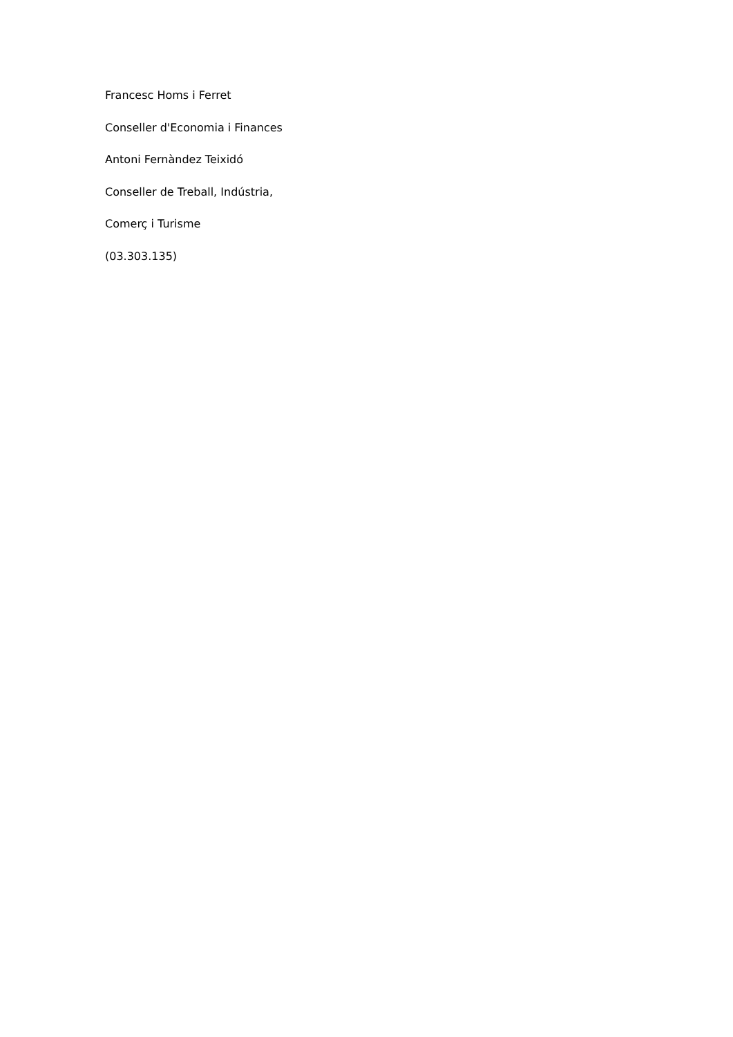Francesc Homs i Ferret
Conseller d'Economia i Finances
Antoni Fernàndez Teixidó
Conseller de Treball, Indústria,
Comerç i Turisme
(03.303.135)